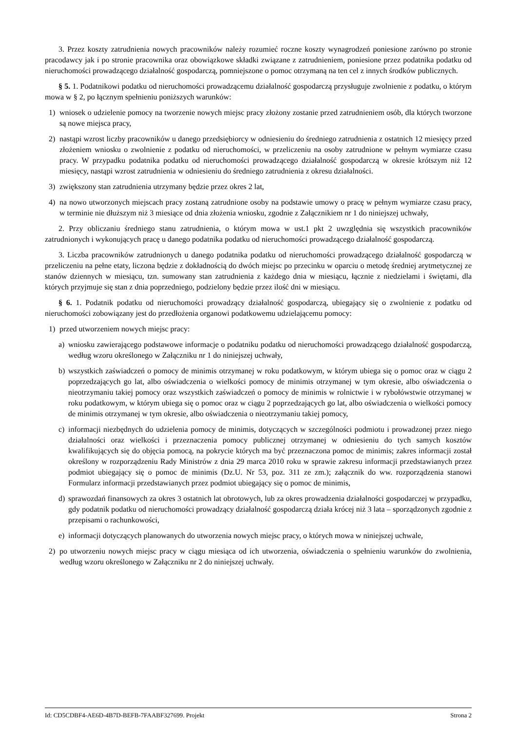3. Przez koszty zatrudnienia nowych pracowników należy rozumieć roczne koszty wynagrodzeń poniesione zarówno po stronie pracodawcy jak i po stronie pracownika oraz obowiązkowe składki związane z zatrudnieniem, poniesione przez podatnika podatku od nieruchomości prowadzącego działalność gospodarczą, pomniejszone o pomoc otrzymaną na ten cel z innych środków publicznych.
§ 5. 1. Podatnikowi podatku od nieruchomości prowadzącemu działalność gospodarczą przysługuje zwolnienie z podatku, o którym mowa w § 2, po łącznym spełnieniu poniższych warunków:
1) wniosek o udzielenie pomocy na tworzenie nowych miejsc pracy złożony zostanie przed zatrudnieniem osób, dla których tworzone są nowe miejsca pracy,
2) nastąpi wzrost liczby pracowników u danego przedsiębiorcy w odniesieniu do średniego zatrudnienia z ostatnich 12 miesięcy przed złożeniem wniosku o zwolnienie z podatku od nieruchomości, w przeliczeniu na osoby zatrudnione w pełnym wymiarze czasu pracy. W przypadku podatnika podatku od nieruchomości prowadzącego działalność gospodarczą w okresie krótszym niż 12 miesięcy, nastąpi wzrost zatrudnienia w odniesieniu do średniego zatrudnienia z okresu działalności.
3) zwiększony stan zatrudnienia utrzymany będzie przez okres 2 lat,
4) na nowo utworzonych miejscach pracy zostaną zatrudnione osoby na podstawie umowy o pracę w pełnym wymiarze czasu pracy, w terminie nie dłuższym niż 3 miesiące od dnia złożenia wniosku, zgodnie z Załącznikiem nr 1 do niniejszej uchwały,
2. Przy obliczaniu średniego stanu zatrudnienia, o którym mowa w ust.1 pkt 2 uwzględnia się wszystkich pracowników zatrudnionych i wykonujących pracę u danego podatnika podatku od nieruchomości prowadzącego działalność gospodarczą.
3. Liczba pracowników zatrudnionych u danego podatnika podatku od nieruchomości prowadzącego działalność gospodarczą w przeliczeniu na pełne etaty, liczona będzie z dokładnością do dwóch miejsc po przecinku w oparciu o metodę średniej arytmetycznej ze stanów dziennych w miesiącu, tzn. sumowany stan zatrudnienia z każdego dnia w miesiącu, łącznie z niedzielami i świętami, dla których przyjmuje się stan z dnia poprzedniego, podzielony będzie przez ilość dni w miesiącu.
§ 6. 1. Podatnik podatku od nieruchomości prowadzący działalność gospodarczą, ubiegający się o zwolnienie z podatku od nieruchomości zobowiązany jest do przedłożenia organowi podatkowemu udzielającemu pomocy:
1) przed utworzeniem nowych miejsc pracy:
a) wniosku zawierającego podstawowe informacje o podatniku podatku od nieruchomości prowadzącego działalność gospodarczą, według wzoru określonego w Załączniku nr 1 do niniejszej uchwały,
b) wszystkich zaświadczeń o pomocy de minimis otrzymanej w roku podatkowym, w którym ubiega się o pomoc oraz w ciągu 2 poprzedzających go lat, albo oświadczenia o wielkości pomocy de minimis otrzymanej w tym okresie, albo oświadczenia o nieotrzymaniu takiej pomocy oraz wszystkich zaświadczeń o pomocy de minimis w rolnictwie i w rybołówstwie otrzymanej w roku podatkowym, w którym ubiega się o pomoc oraz w ciągu 2 poprzedzających go lat, albo oświadczenia o wielkości pomocy de minimis otrzymanej w tym okresie, albo oświadczenia o nieotrzymaniu takiej pomocy,
c) informacji niezbędnych do udzielenia pomocy de minimis, dotyczących w szczególności podmiotu i prowadzonej przez niego działalności oraz wielkości i przeznaczenia pomocy publicznej otrzymanej w odniesieniu do tych samych kosztów kwalifikujących się do objęcia pomocą, na pokrycie których ma być przeznaczona pomoc de minimis; zakres informacji został określony w rozporządzeniu Rady Ministrów z dnia 29 marca 2010 roku w sprawie zakresu informacji przedstawianych przez podmiot ubiegający się o pomoc de minimis (Dz.U. Nr 53, poz. 311 ze zm.); załącznik do ww. rozporządzenia stanowi Formularz informacji przedstawianych przez podmiot ubiegający się o pomoc de minimis,
d) sprawozdań finansowych za okres 3 ostatnich lat obrotowych, lub za okres prowadzenia działalności gospodarczej w przypadku, gdy podatnik podatku od nieruchomości prowadzący działalność gospodarczą działa krócej niż 3 lata – sporządzonych zgodnie z przepisami o rachunkowości,
e) informacji dotyczących planowanych do utworzenia nowych miejsc pracy, o których mowa w niniejszej uchwale,
2) po utworzeniu nowych miejsc pracy w ciągu miesiąca od ich utworzenia, oświadczenia o spełnieniu warunków do zwolnienia, według wzoru określonego w Załączniku nr 2 do niniejszej uchwały.
Id: CD5CDBF4-AE6D-4B7D-BEFB-7FAABF327699. Projekt Strona 2